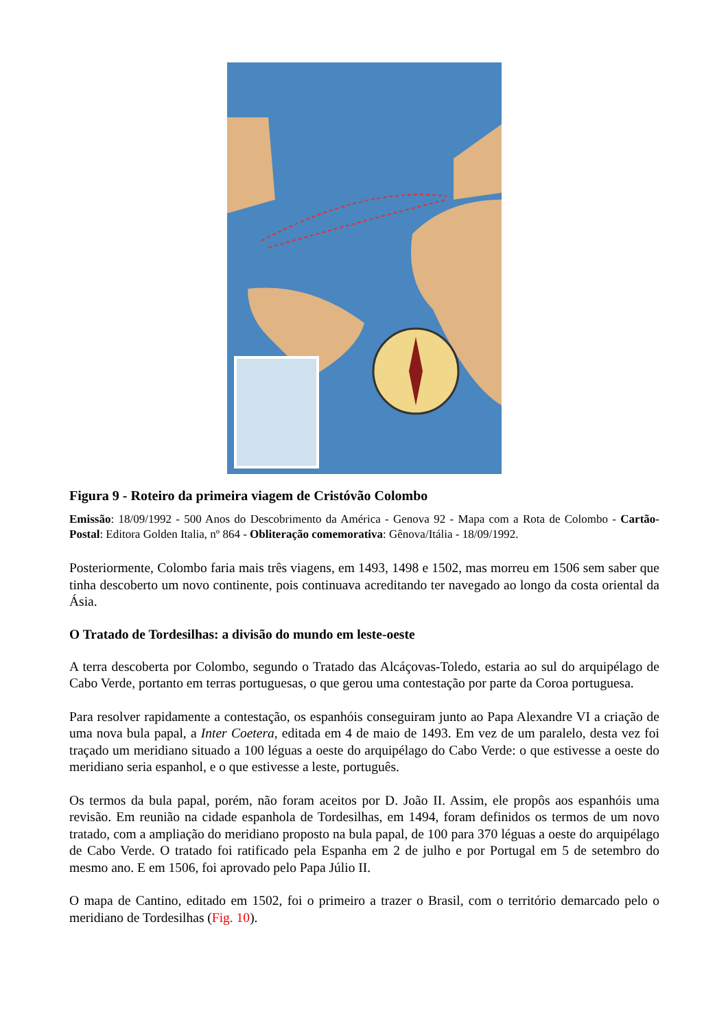Figura 9 - Roteiro da primeira viagem de Cristóvão Colombo
Emissão: 18/09/1992 - 500 Anos do Descobrimento da América - Genova 92 - Mapa com a Rota de Colombo - Cartão-Postal: Editora Golden Italia, nº 864 - Obliteração comemorativa: Gênova/Itália - 18/09/1992.
Posteriormente, Colombo faria mais três viagens, em 1493, 1498 e 1502, mas morreu em 1506 sem saber que tinha descoberto um novo continente, pois continuava acreditando ter navegado ao longo da costa oriental da Ásia.
O Tratado de Tordesilhas: a divisão do mundo em leste-oeste
A terra descoberta por Colombo, segundo o Tratado das Alcáçovas-Toledo, estaria ao sul do arquipélago de Cabo Verde, portanto em terras portuguesas, o que gerou uma contestação por parte da Coroa portuguesa.
Para resolver rapidamente a contestação, os espanhóis conseguiram junto ao Papa Alexandre VI a criação de uma nova bula papal, a Inter Coetera, editada em 4 de maio de 1493. Em vez de um paralelo, desta vez foi traçado um meridiano situado a 100 léguas a oeste do arquipélago do Cabo Verde: o que estivesse a oeste do meridiano seria espanhol, e o que estivesse a leste, português.
Os termos da bula papal, porém, não foram aceitos por D. João II. Assim, ele propôs aos espanhóis uma revisão. Em reunião na cidade espanhola de Tordesilhas, em 1494, foram definidos os termos de um novo tratado, com a ampliação do meridiano proposto na bula papal, de 100 para 370 léguas a oeste do arquipélago de Cabo Verde. O tratado foi ratificado pela Espanha em 2 de julho e por Portugal em 5 de setembro do mesmo ano. E em 1506, foi aprovado pelo Papa Júlio II.
O mapa de Cantino, editado em 1502, foi o primeiro a trazer o Brasil, com o território demarcado pelo o meridiano de Tordesilhas (Fig. 10).